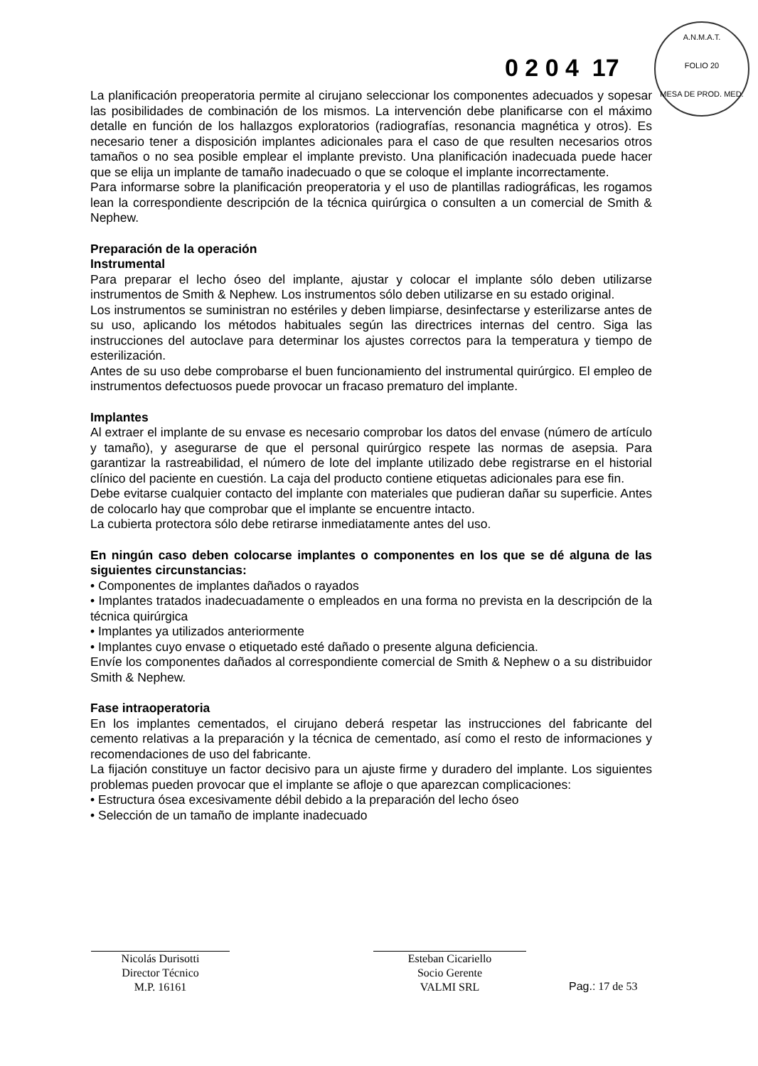0 2 0 4 17
A.N.M.A.T.
FOLIO 20
MESA DE PROD. MED.
La planificación preoperatoria permite al cirujano seleccionar los componentes adecuados y sopesar las posibilidades de combinación de los mismos. La intervención debe planificarse con el máximo detalle en función de los hallazgos exploratorios (radiografías, resonancia magnética y otros). Es necesario tener a disposición implantes adicionales para el caso de que resulten necesarios otros tamaños o no sea posible emplear el implante previsto. Una planificación inadecuada puede hacer que se elija un implante de tamaño inadecuado o que se coloque el implante incorrectamente.
Para informarse sobre la planificación preoperatoria y el uso de plantillas radiográficas, les rogamos lean la correspondiente descripción de la técnica quirúrgica o consulten a un comercial de Smith & Nephew.
Preparación de la operación
Instrumental
Para preparar el lecho óseo del implante, ajustar y colocar el implante sólo deben utilizarse instrumentos de Smith & Nephew. Los instrumentos sólo deben utilizarse en su estado original.
Los instrumentos se suministran no estériles y deben limpiarse, desinfectarse y esterilizarse antes de su uso, aplicando los métodos habituales según las directrices internas del centro. Siga las instrucciones del autoclave para determinar los ajustes correctos para la temperatura y tiempo de esterilización.
Antes de su uso debe comprobarse el buen funcionamiento del instrumental quirúrgico. El empleo de instrumentos defectuosos puede provocar un fracaso prematuro del implante.
Implantes
Al extraer el implante de su envase es necesario comprobar los datos del envase (número de artículo y tamaño), y asegurarse de que el personal quirúrgico respete las normas de asepsia. Para garantizar la rastreabilidad, el número de lote del implante utilizado debe registrarse en el historial clínico del paciente en cuestión. La caja del producto contiene etiquetas adicionales para ese fin.
Debe evitarse cualquier contacto del implante con materiales que pudieran dañar su superficie. Antes de colocarlo hay que comprobar que el implante se encuentre intacto.
La cubierta protectora sólo debe retirarse inmediatamente antes del uso.
En ningún caso deben colocarse implantes o componentes en los que se dé alguna de las siguientes circunstancias:
• Componentes de implantes dañados o rayados
• Implantes tratados inadecuadamente o empleados en una forma no prevista en la descripción de la técnica quirúrgica
• Implantes ya utilizados anteriormente
• Implantes cuyo envase o etiquetado esté dañado o presente alguna deficiencia.
Envíe los componentes dañados al correspondiente comercial de Smith & Nephew o a su distribuidor Smith & Nephew.
Fase intraoperatoria
En los implantes cementados, el cirujano deberá respetar las instrucciones del fabricante del cemento relativas a la preparación y la técnica de cementado, así como el resto de informaciones y recomendaciones de uso del fabricante.
La fijación constituye un factor decisivo para un ajuste firme y duradero del implante. Los siguientes problemas pueden provocar que el implante se afloje o que aparezcan complicaciones:
• Estructura ósea excesivamente débil debido a la preparación del lecho óseo
• Selección de un tamaño de implante inadecuado
Nicolás Durisotti
Director Técnico
M.P. 16161
Esteban Cicariello
Socio Gerente
VALMI SRL
Pag.: 17 de 53